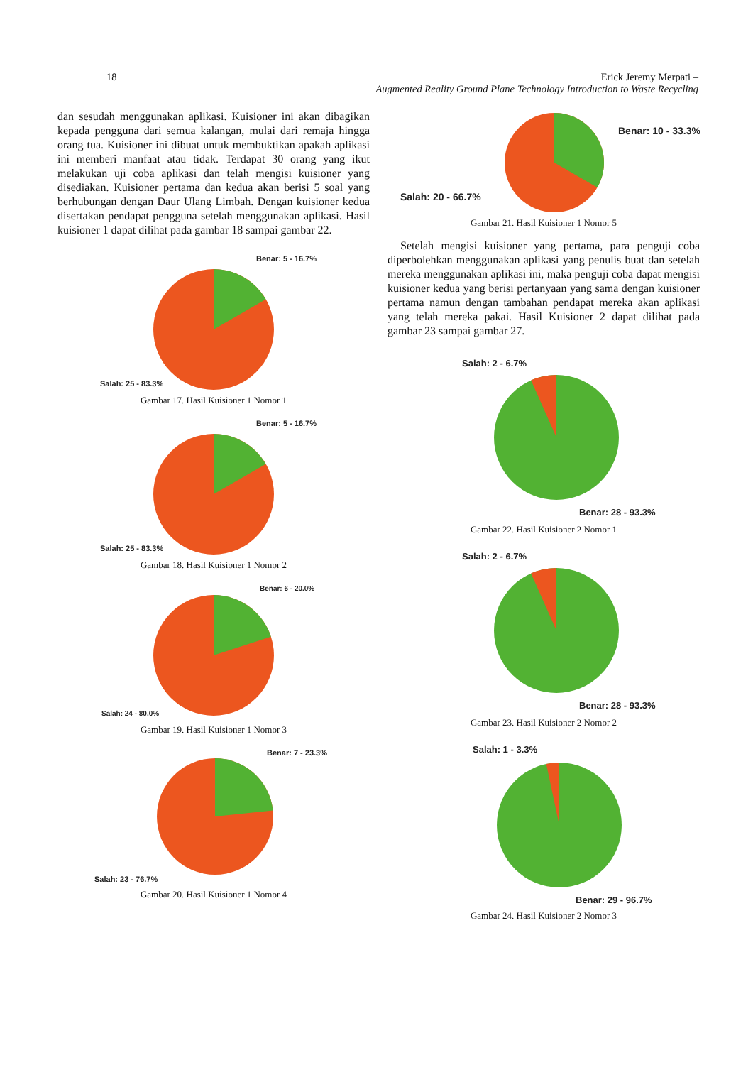18 Erick Jeremy Merpati –
Augmented Reality Ground Plane Technology Introduction to Waste Recycling
dan sesudah menggunakan aplikasi. Kuisioner ini akan dibagikan kepada pengguna dari semua kalangan, mulai dari remaja hingga orang tua. Kuisioner ini dibuat untuk membuktikan apakah aplikasi ini memberi manfaat atau tidak. Terdapat 30 orang yang ikut melakukan uji coba aplikasi dan telah mengisi kuisioner yang disediakan. Kuisioner pertama dan kedua akan berisi 5 soal yang berhubungan dengan Daur Ulang Limbah. Dengan kuisioner kedua disertakan pendapat pengguna setelah menggunakan aplikasi. Hasil kuisioner 1 dapat dilihat pada gambar 18 sampai gambar 22.
Benar: 5 - 16.7%
Salah: 25 - 83.3%
Gambar 17. Hasil Kuisioner 1 Nomor 1
Benar: 5 - 16.7%
Salah: 25 - 83.3%
Gambar 18. Hasil Kuisioner 1 Nomor 2
Benar: 6 - 20.0%
Salah: 24 - 80.0%
Gambar 19. Hasil Kuisioner 1 Nomor 3
Benar: 7 - 23.3%
Salah: 23 - 76.7%
Gambar 20. Hasil Kuisioner 1 Nomor 4
Benar: 10 - 33.3%
Salah: 20 - 66.7%
Gambar 21. Hasil Kuisioner 1 Nomor 5
Setelah mengisi kuisioner yang pertama, para penguji coba diperbolehkan menggunakan aplikasi yang penulis buat dan setelah mereka menggunakan aplikasi ini, maka penguji coba dapat mengisi kuisioner kedua yang berisi pertanyaan yang sama dengan kuisioner pertama namun dengan tambahan pendapat mereka akan aplikasi yang telah mereka pakai. Hasil Kuisioner 2 dapat dilihat pada gambar 23 sampai gambar 27.
Salah: 2 - 6.7%
Benar: 28 - 93.3%
Gambar 22. Hasil Kuisioner 2 Nomor 1
Salah: 2 - 6.7%
Benar: 28 - 93.3%
Gambar 23. Hasil Kuisioner 2 Nomor 2
Salah: 1 - 3.3%
Benar: 29 - 96.7%
Gambar 24. Hasil Kuisioner 2 Nomor 3